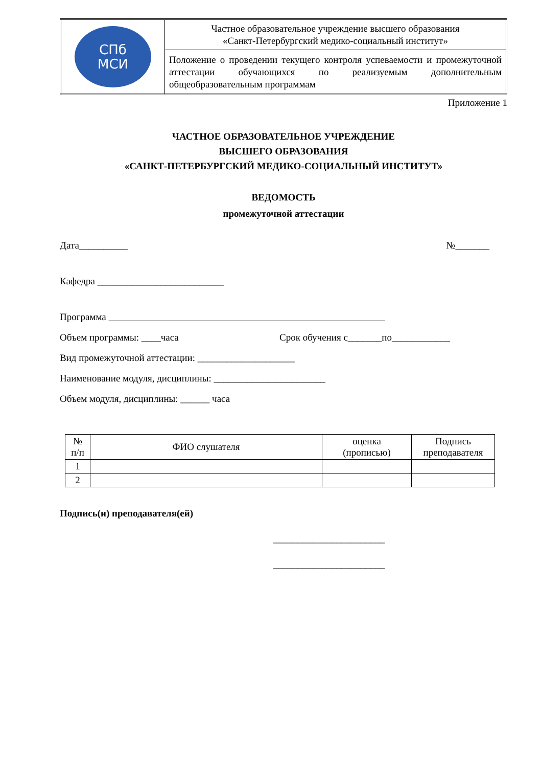| СПб МСИ | Частное образовательное учреждение высшего образования «Санкт-Петербургский медико-социальный институт» |
| | Положение о проведении текущего контроля успеваемости и промежуточной аттестации обучающихся по реализуемым дополнительным общеобразовательным программам |
Приложение 1
ЧАСТНОЕ ОБРАЗОВАТЕЛЬНОЕ УЧРЕЖДЕНИЕ
ВЫСШЕГО ОБРАЗОВАНИЯ
«САНКТ-ПЕТЕРБУРГСКИЙ МЕДИКО-СОЦИАЛЬНЫЙ ИНСТИТУТ»
ВЕДОМОСТЬ
промежуточной аттестации
Дата__________ №_______
Кафедра __________________________
Программа
Объем программы: ____часа Срок обучения с_______по____________
Вид промежуточной аттестации: ____________________
Наименование модуля, дисциплины: _______________________
Объем модуля, дисциплины: ______ часа
| № п/п | ФИО слушателя | оценка (прописью) | Подпись преподавателя |
| 1 | | | |
| 2 | | | |
Подпись(и) преподавателя(ей)
_______________________
_______________________